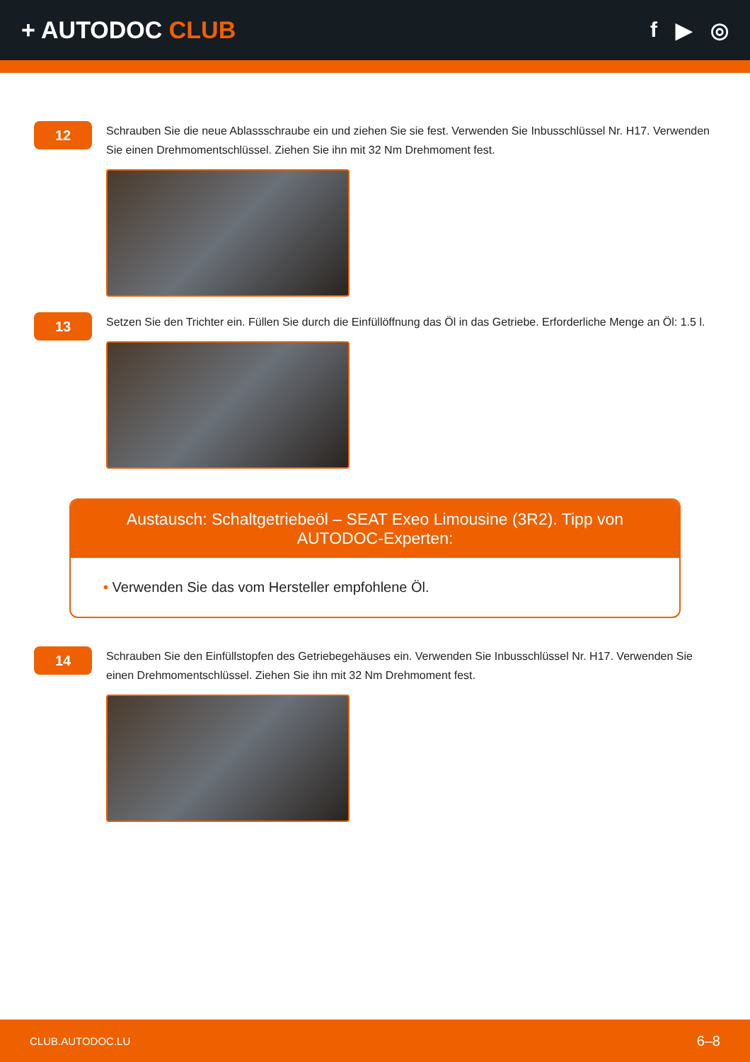+ AUTODOC CLUB f ▶ ◎
12
Schrauben Sie die neue Ablassschraube ein und ziehen Sie sie fest. Verwenden Sie Inbusschlüssel Nr. H17. Verwenden Sie einen Drehmomentschlüssel. Ziehen Sie ihn mit 32 Nm Drehmoment fest.
13
Setzen Sie den Trichter ein. Füllen Sie durch die Einfüllöffnung das Öl in das Getriebe. Erforderliche Menge an Öl: 1.5 l.
Austausch: Schaltgetriebeöl – SEAT Exeo Limousine (3R2). Tipp von AUTODOC-Experten:
• Verwenden Sie das vom Hersteller empfohlene Öl.
14
Schrauben Sie den Einfüllstopfen des Getriebegehäuses ein. Verwenden Sie Inbusschlüssel Nr. H17. Verwenden Sie einen Drehmomentschlüssel. Ziehen Sie ihn mit 32 Nm Drehmoment fest.
CLUB.AUTODOC.LU 6–8